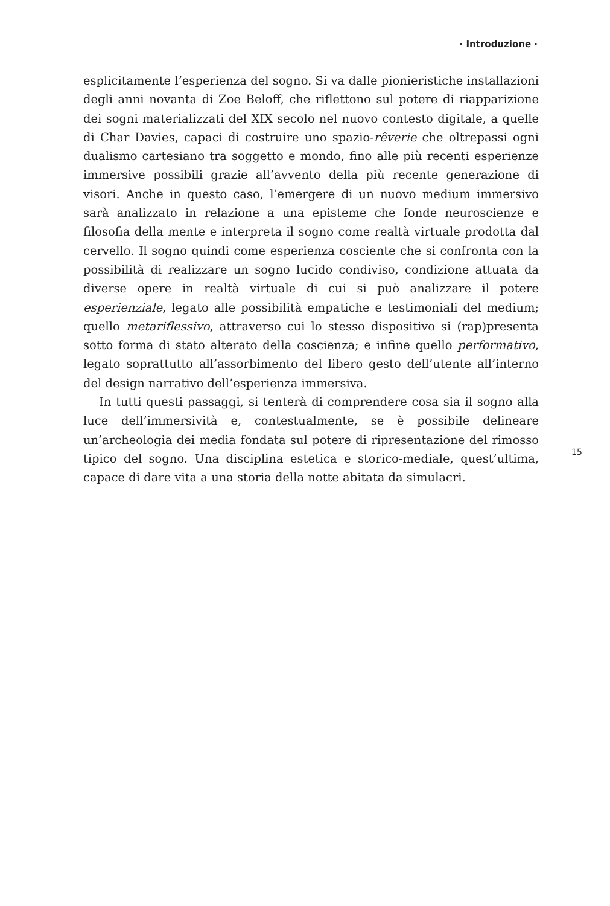· Introduzione ·
esplicitamente l’esperienza del sogno. Si va dalle pionieristiche installazioni degli anni novanta di Zoe Beloff, che riflettono sul potere di riapparizione dei sogni materializzati del XIX secolo nel nuovo contesto digitale, a quelle di Char Davies, capaci di costruire uno spazio-rêverie che oltrepassi ogni dualismo cartesiano tra soggetto e mondo, fino alle più recenti esperienze immersive possibili grazie all’avvento della più recente generazione di visori. Anche in questo caso, l’emergere di un nuovo medium immersivo sarà analizzato in relazione a una episteme che fonde neuroscienze e filosofia della mente e interpreta il sogno come realtà virtuale prodotta dal cervello. Il sogno quindi come esperienza cosciente che si confronta con la possibilità di realizzare un sogno lucido condiviso, condizione attuata da diverse opere in realtà virtuale di cui si può analizzare il potere esperienziale, legato alle possibilità empatiche e testimoniali del medium; quello metariflessivo, attraverso cui lo stesso dispositivo si (rap)presenta sotto forma di stato alterato della coscienza; e infine quello performativo, legato soprattutto all’assorbimento del libero gesto dell’utente all’interno del design narrativo dell’esperienza immersiva.
In tutti questi passaggi, si tenterà di comprendere cosa sia il sogno alla luce dell’immersività e, contestualmente, se è possibile delineare un’archeologia dei media fondata sul potere di ripresentazione del rimosso tipico del sogno. Una disciplina estetica e storico-mediale, quest’ultima, capace di dare vita a una storia della notte abitata da simulacri.
15